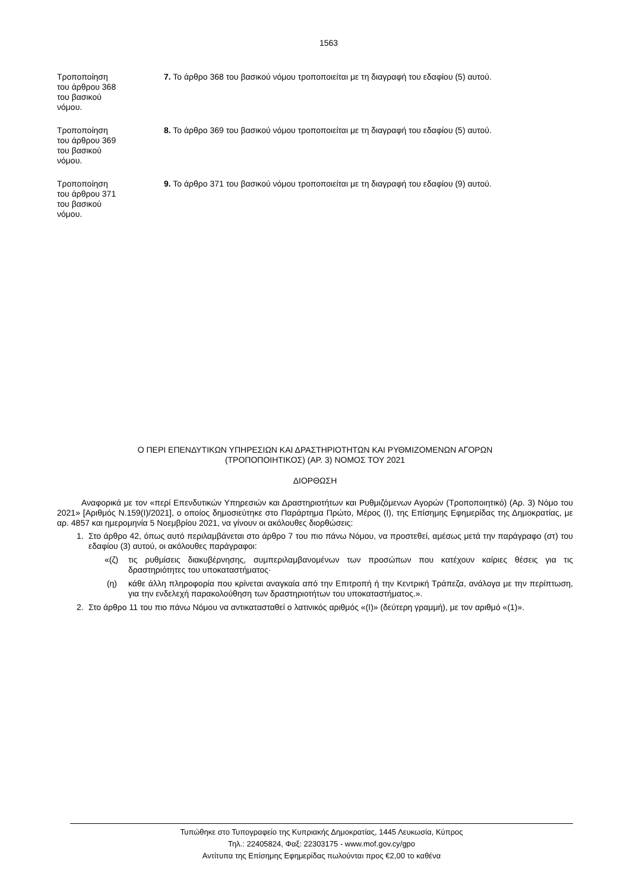1563
Τροποποίηση
του άρθρου 368
του βασικού
νόμου.
7. Το άρθρο 368 του βασικού νόμου τροποποιείται με τη διαγραφή του εδαφίου (5) αυτού.
Τροποποίηση
του άρθρου 369
του βασικού
νόμου.
8. Το άρθρο 369 του βασικού νόμου τροποποιείται με τη διαγραφή του εδαφίου (5) αυτού.
Τροποποίηση
του άρθρου 371
του βασικού
νόμου.
9. Το άρθρο 371 του βασικού νόμου τροποποιείται με τη διαγραφή του εδαφίου (9) αυτού.
Ο ΠΕΡΙ ΕΠΕΝΔΥΤΙΚΩΝ ΥΠΗΡΕΣΙΩΝ ΚΑΙ ΔΡΑΣΤΗΡΙΟΤΗΤΩΝ ΚΑΙ ΡΥΘΜΙΖΟΜΕΝΩΝ ΑΓΟΡΩΝ
(ΤΡΟΠΟΠΟΙΗΤΙΚΟΣ) (ΑΡ. 3) ΝΟΜΟΣ ΤΟΥ 2021
ΔΙΟΡΘΩΣΗ
Αναφορικά με τον «περί Επενδυτικών Υπηρεσιών και Δραστηριοτήτων και Ρυθμιζόμενων Αγορών (Τροποποιητικό) (Αρ. 3) Νόμο του 2021» [Αριθμός Ν.159(Ι)/2021], ο οποίος δημοσιεύτηκε στο Παράρτημα Πρώτο, Μέρος (Ι), της Επίσημης Εφημερίδας της Δημοκρατίας, με αρ. 4857 και ημερομηνία 5 Νοεμβρίου 2021, να γίνουν οι ακόλουθες διορθώσεις:
1. Στο άρθρο 42, όπως αυτό περιλαμβάνεται στο άρθρο 7 του πιο πάνω Νόμου, να προστεθεί, αμέσως μετά την παράγραφο (στ) του εδαφίου (3) αυτού, οι ακόλουθες παράγραφοι:
«(ζ) τις ρυθμίσεις διακυβέρνησης, συμπεριλαμβανομένων των προσώπων που κατέχουν καίριες θέσεις για τις δραστηριότητες του υποκαταστήματος·
(η) κάθε άλλη πληροφορία που κρίνεται αναγκαία από την Επιτροπή ή την Κεντρική Τράπεζα, ανάλογα με την περίπτωση, για την ενδελεχή παρακολούθηση των δραστηριοτήτων του υποκαταστήματος.».
2. Στο άρθρο 11 του πιο πάνω Νόμου να αντικατασταθεί ο λατινικός αριθμός «(Ι)» (δεύτερη γραμμή), με τον αριθμό «(1)».
Τυπώθηκε στο Τυπογραφείο της Κυπριακής Δημοκρατίας, 1445 Λευκωσία, Κύπρος
Τηλ.: 22405824, Φαξ: 22303175 - www.mof.gov.cy/gpo
Αντίτυπα της Επίσημης Εφημερίδας πωλούνται προς €2,00 το καθένα